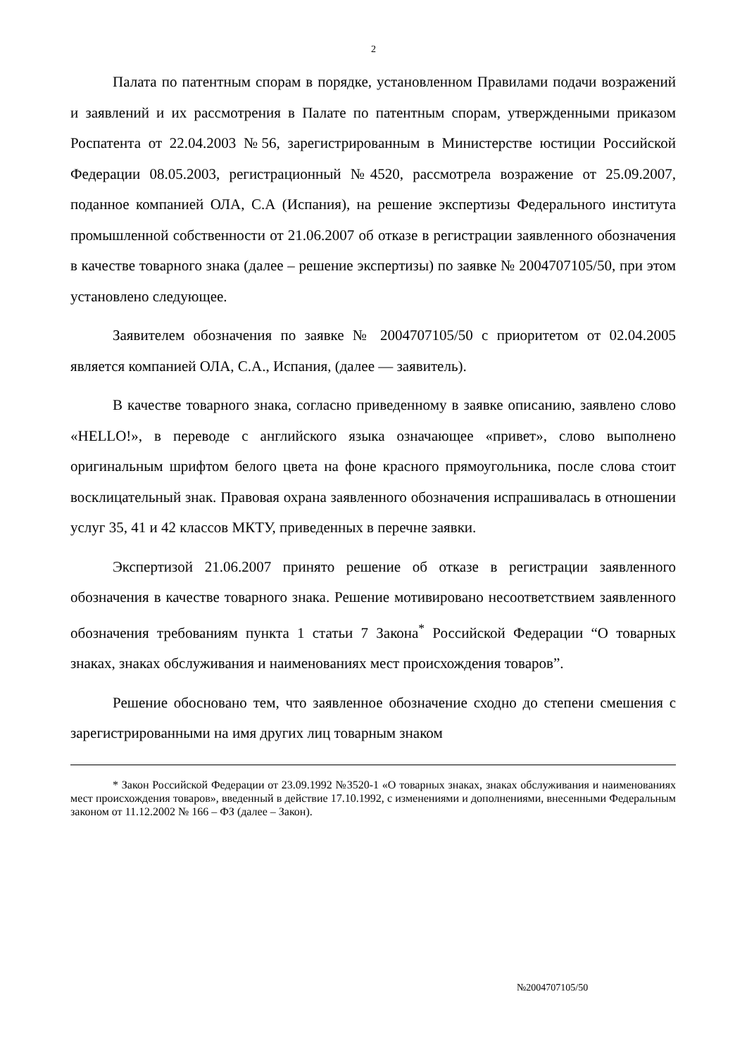2
Палата по патентным спорам в порядке, установленном Правилами подачи возражений и заявлений и их рассмотрения в Палате по патентным спорам, утвержденными приказом Роспатента от 22.04.2003 №56, зарегистрированным в Министерстве юстиции Российской Федерации 08.05.2003, регистрационный №4520, рассмотрела возражение от 25.09.2007, поданное компанией ОЛА, С.А (Испания), на решение экспертизы Федерального института промышленной собственности от 21.06.2007 об отказе в регистрации заявленного обозначения в качестве товарного знака (далее – решение экспертизы) по заявке № 2004707105/50, при этом установлено следующее.
Заявителем обозначения по заявке № 2004707105/50 с приоритетом от 02.04.2005 является компанией ОЛА, С.А., Испания, (далее — заявитель).
В качестве товарного знака, согласно приведенному в заявке описанию, заявлено слово «HELLO!», в переводе с английского языка означающее «привет», слово выполнено оригинальным шрифтом белого цвета на фоне красного прямоугольника, после слова стоит восклицательный знак. Правовая охрана заявленного обозначения испрашивалась в отношении услуг 35, 41 и 42 классов МКТУ, приведенных в перечне заявки.
Экспертизой 21.06.2007 принято решение об отказе в регистрации заявленного обозначения в качестве товарного знака. Решение мотивировано несоответствием заявленного обозначения требованиям пункта 1 статьи 7 Закона<sup>*</sup> Российской Федерации “О товарных знаках, знаках обслуживания и наименованиях мест происхождения товаров”.
Решение обосновано тем, что заявленное обозначение сходно до степени смешения с зарегистрированными на имя других лиц товарным знаком
* Закон Российской Федерации от 23.09.1992 №3520-1 «О товарных знаках, знаках обслуживания и наименованиях мест происхождения товаров», введенный в действие 17.10.1992, с изменениями и дополнениями, внесенными Федеральным законом от 11.12.2002 № 166 – ФЗ (далее – Закон).
№2004707105/50